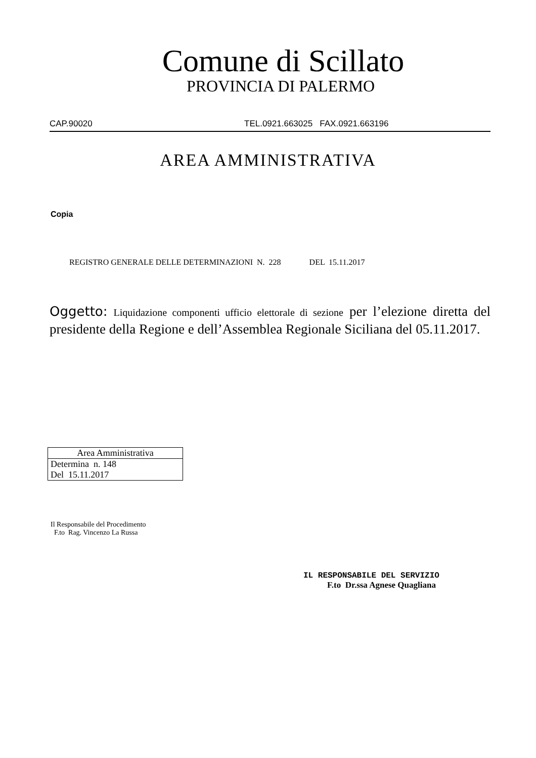Comune di Scillato
PROVINCIA DI PALERMO
CAP.90020 TEL.0921.663025 FAX.0921.663196
AREA AMMINISTRATIVA
Copia
REGISTRO GENERALE DELLE DETERMINAZIONI N. 228 DEL 15.11.2017
Oggetto: Liquidazione componenti ufficio elettorale di sezione per l’elezione diretta del presidente della Regione e dell’Assemblea Regionale Siciliana del 05.11.2017.
| Area Amministrativa |
| --- |
| Determina n. 148 |
| Del 15.11.2017 |
Il Responsabile del Procedimento
F.to Rag. Vincenzo La Russa
IL RESPONSABILE DEL SERVIZIO
F.to Dr.ssa Agnese Quagliana